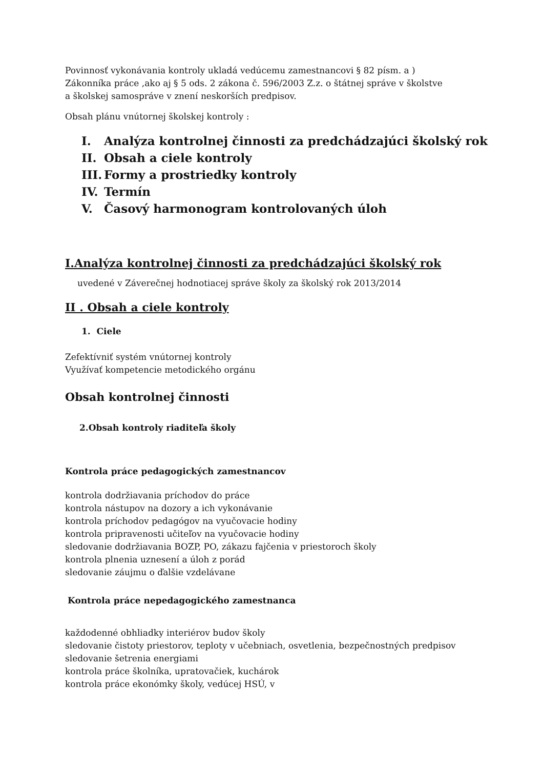Povinnosť vykonávania kontroly ukladá vedúcemu zamestnancovi § 82 písm. a )
Zákonníka práce ,ako aj § 5 ods. 2 zákona č. 596/2003 Z.z. o štátnej správe v školstve
a školskej samospráve v znení neskorších predpisov.
Obsah plánu vnútornej školskej kontroly :
I. Analýza kontrolnej činnosti za predchádzajúci školský rok
II. Obsah a ciele kontroly
III. Formy a prostriedky kontroly
IV. Termín
V. Časový harmonogram kontrolovaných úloh
I.Analýza kontrolnej činnosti za predchádzajúci školský rok
uvedené v Záverečnej hodnotiacej správe školy za školský rok 2013/2014
II . Obsah a ciele kontroly
1. Ciele
Zefektívniť systém vnútornej kontroly
Využívať kompetencie metodického orgánu
Obsah kontrolnej činnosti
2.Obsah kontroly riaditeľa školy
Kontrola práce pedagogických zamestnancov
kontrola dodržiavania príchodov do práce
kontrola nástupov na dozory a ich vykonávanie
kontrola príchodov pedagógov na vyučovacie hodiny
kontrola pripravenosti učiteľov na vyučovacie hodiny
sledovanie dodržiavania BOZP, PO, zákazu fajčenia v priestoroch školy
kontrola plnenia uznesení a úloh z porád
sledovanie záujmu o ďalšie vzdelávane
Kontrola práce nepedagogického zamestnanca
každodenné obhliadky interiérov budov školy
sledovanie čistoty priestorov, teploty v učebniach, osvetlenia, bezpečnostných predpisov
sledovanie šetrenia energiami
kontrola práce školníka, upratovačiek, kuchárok
kontrola práce ekonómky školy, vedúcej HSÚ, v